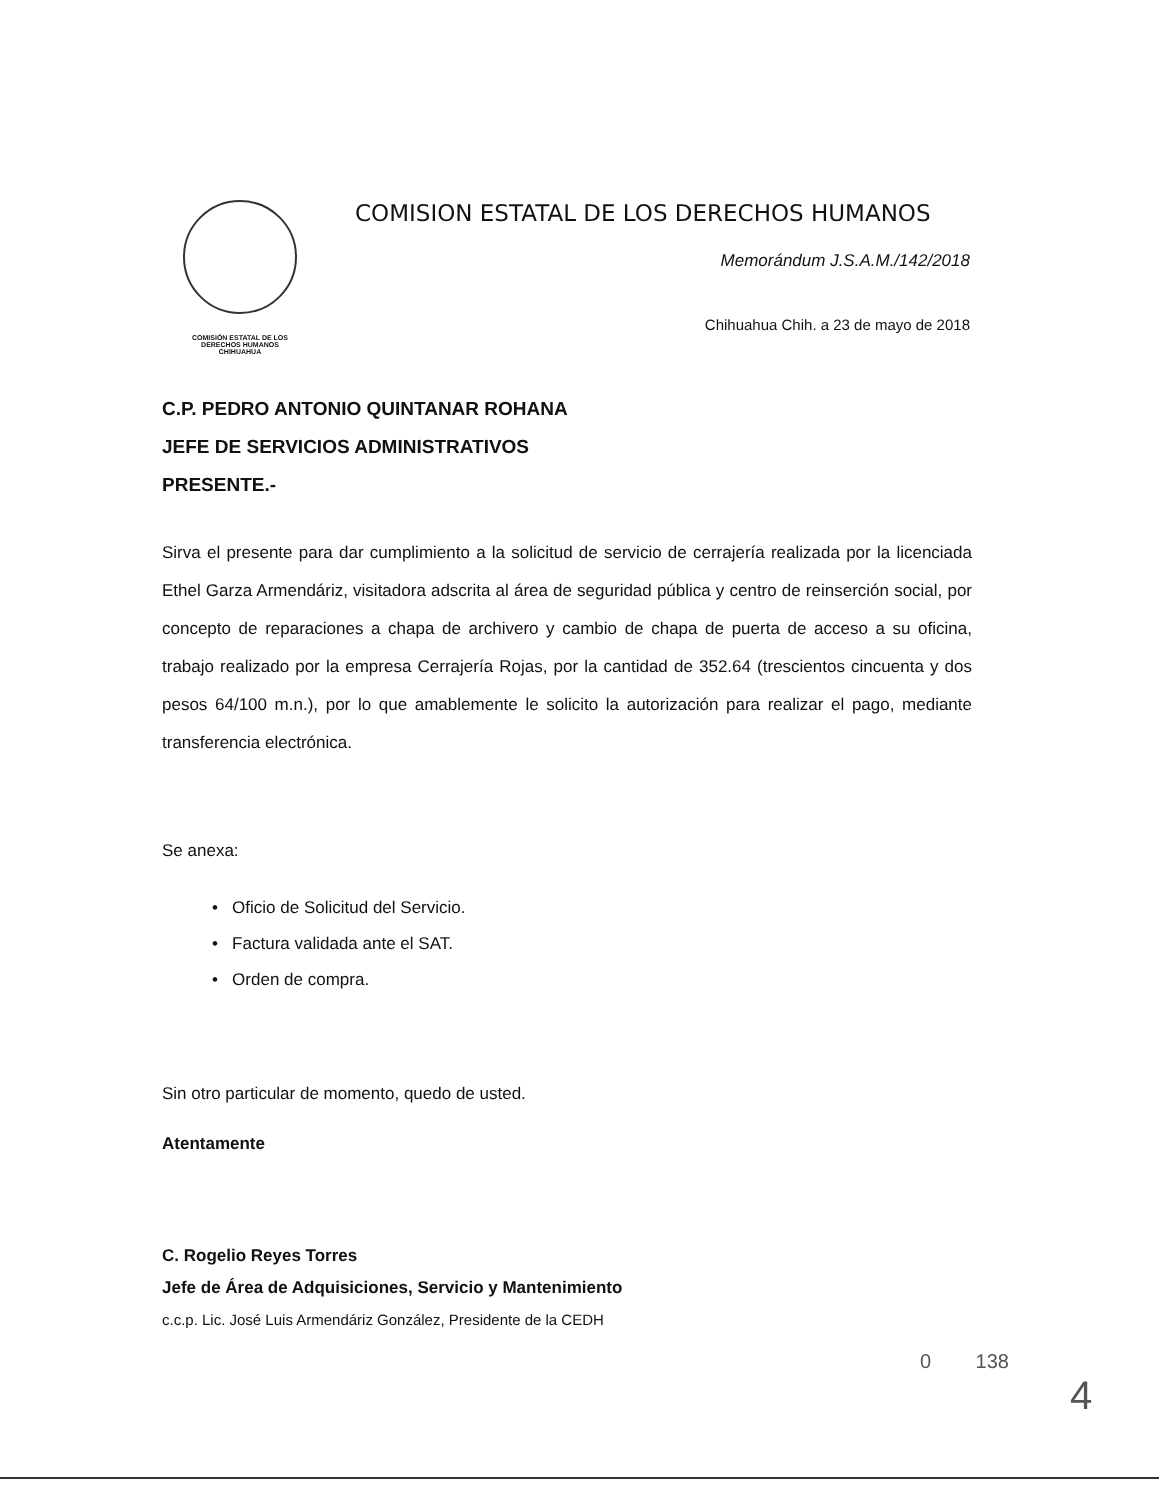COMISIÓN ESTATAL DE LOS
DERECHOS HUMANOS
CHIHUAHUA
COMISION ESTATAL DE LOS DERECHOS HUMANOS
Memorándum J.S.A.M./142/2018
Chihuahua Chih. a 23 de mayo de 2018
C.P. PEDRO ANTONIO QUINTANAR ROHANA
JEFE DE SERVICIOS ADMINISTRATIVOS
PRESENTE.-
Sirva el presente para dar cumplimiento a la solicitud de servicio de cerrajería realizada por la licenciada Ethel Garza Armendáriz, visitadora adscrita al área de seguridad pública y centro de reinserción social, por concepto de reparaciones a chapa de archivero y cambio de chapa de puerta de acceso a su oficina, trabajo realizado por la empresa Cerrajería Rojas, por la cantidad de 352.64 (trescientos cincuenta y dos pesos 64/100 m.n.), por lo que amablemente le solicito la autorización para realizar el pago, mediante transferencia electrónica.
Se anexa:
• Oficio de Solicitud del Servicio.
• Factura validada ante el SAT.
• Orden de compra.
Sin otro particular de momento, quedo de usted.
Atentamente
C. Rogelio Reyes Torres
Jefe de Área de Adquisiciones, Servicio y Mantenimiento
c.c.p. Lic. José Luis Armendáriz González, Presidente de la CEDH
0 138
4